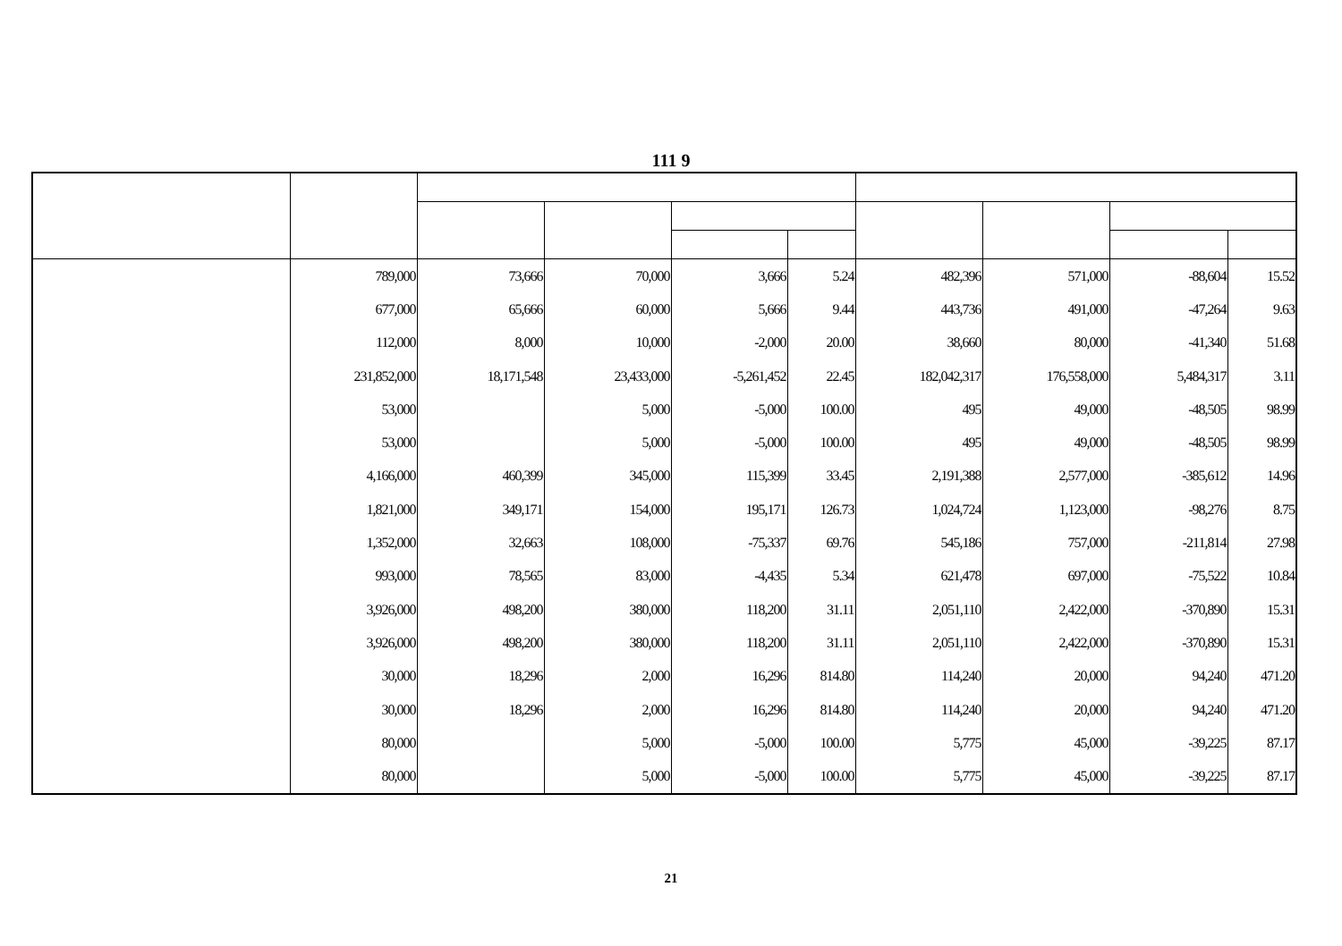111 9
| | 789,000 | 73,666 | 70,000 | 3,666 | 5.24 | 482,396 | 571,000 | -88,604 | 15.52 |
| | 677,000 | 65,666 | 60,000 | 5,666 | 9.44 | 443,736 | 491,000 | -47,264 | 9.63 |
| | 112,000 | 8,000 | 10,000 | -2,000 | 20.00 | 38,660 | 80,000 | -41,340 | 51.68 |
| | 231,852,000 | 18,171,548 | 23,433,000 | -5,261,452 | 22.45 | 182,042,317 | 176,558,000 | 5,484,317 | 3.11 |
| | 53,000 | | 5,000 | -5,000 | 100.00 | 495 | 49,000 | -48,505 | 98.99 |
| | 53,000 | | 5,000 | -5,000 | 100.00 | 495 | 49,000 | -48,505 | 98.99 |
| | 4,166,000 | 460,399 | 345,000 | 115,399 | 33.45 | 2,191,388 | 2,577,000 | -385,612 | 14.96 |
| | 1,821,000 | 349,171 | 154,000 | 195,171 | 126.73 | 1,024,724 | 1,123,000 | -98,276 | 8.75 |
| | 1,352,000 | 32,663 | 108,000 | -75,337 | 69.76 | 545,186 | 757,000 | -211,814 | 27.98 |
| | 993,000 | 78,565 | 83,000 | -4,435 | 5.34 | 621,478 | 697,000 | -75,522 | 10.84 |
| | 3,926,000 | 498,200 | 380,000 | 118,200 | 31.11 | 2,051,110 | 2,422,000 | -370,890 | 15.31 |
| | 3,926,000 | 498,200 | 380,000 | 118,200 | 31.11 | 2,051,110 | 2,422,000 | -370,890 | 15.31 |
| | 30,000 | 18,296 | 2,000 | 16,296 | 814.80 | 114,240 | 20,000 | 94,240 | 471.20 |
| | 30,000 | 18,296 | 2,000 | 16,296 | 814.80 | 114,240 | 20,000 | 94,240 | 471.20 |
| | 80,000 | | 5,000 | -5,000 | 100.00 | 5,775 | 45,000 | -39,225 | 87.17 |
| | 80,000 | | 5,000 | -5,000 | 100.00 | 5,775 | 45,000 | -39,225 | 87.17 |
21